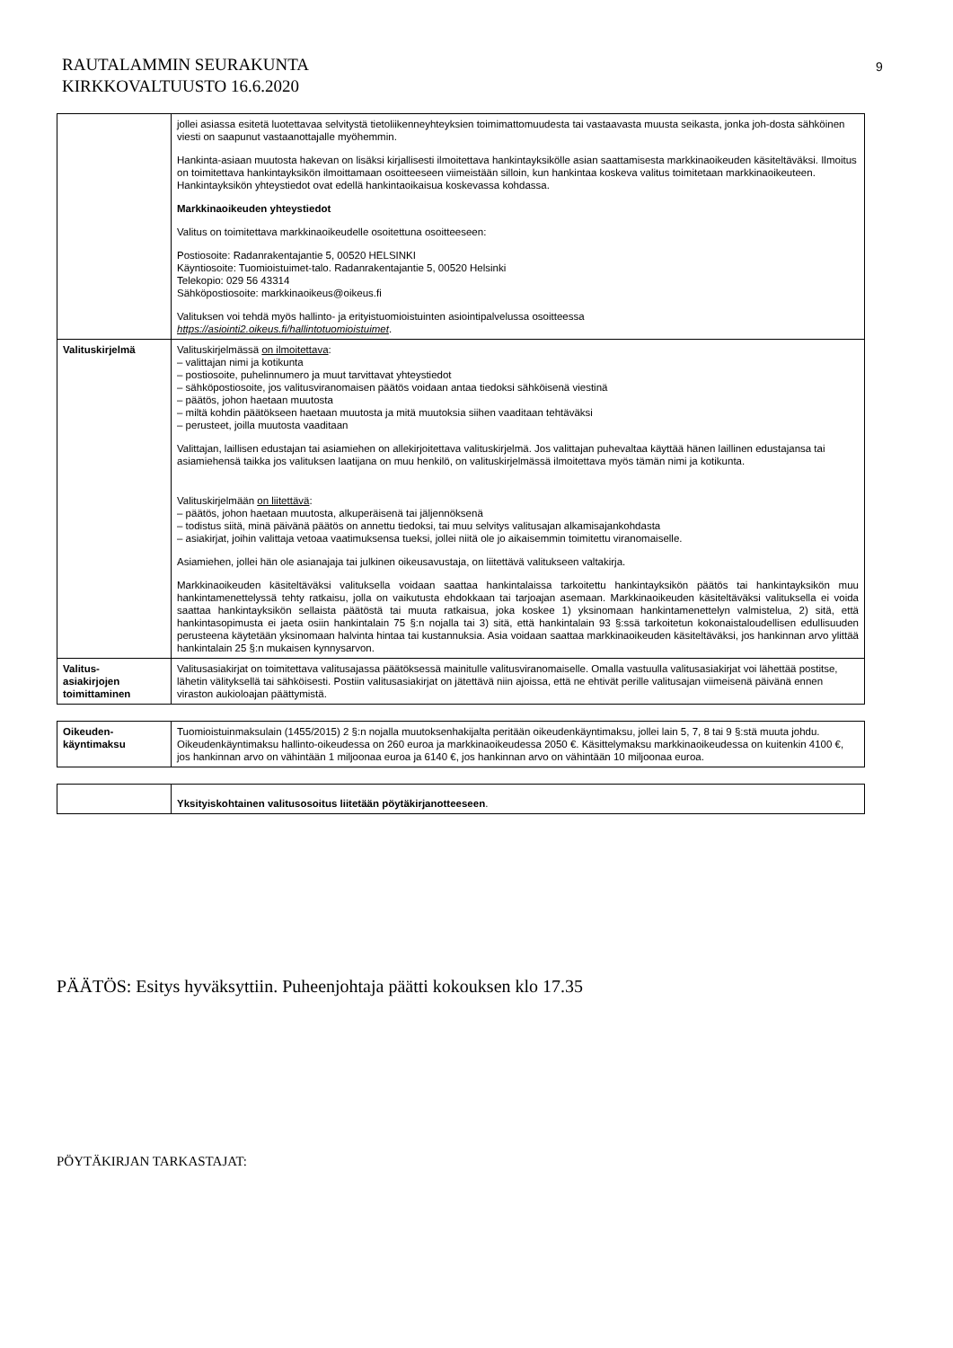RAUTALAMMIN SEURAKUNTA
KIRKKOVALTUUSTO 16.6.2020
9
| | jollei asiassa esitetä luotettavaa selvitystä tietoliikenneyhteyksien toimimattomuudesta tai vastaavasta muusta seikasta, jonka joh-dosta sähköinen viesti on saapunut vastaanottajalle myöhemmin. Hankinta-asiaan muutosta hakevan on lisäksi kirjallisesti ilmoitettava hankintayksikölle asian saattamisesta markkinaoikeuden käsiteltäväksi. Ilmoitus on toimitettava hankintayksikön ilmoittamaan osoitteeseen viimeistään silloin, kun hankintaa koskeva valitus toimitetaan markkinaoikeuteen. Hankintayksikön yhteystiedot ovat edellä hankintaoikaisua koskevassa kohdassa. Markkinaoikeuden yhteystiedot Valitus on toimitettava markkinaoikeudelle osoitettuna osoitteeseen: Postiosoite: Radanrakentajantie 5, 00520 HELSINKI Käyntiosoite: Tuomioistuimet-talo. Radanrakentajantie 5, 00520 Helsinki Telekopio: 029 56 43314 Sähköpostiosoite: markkinaoikeus@oikeus.fi Valituksen voi tehdä myös hallinto- ja erityistuomioistuinten asiointipalvelussa osoitteessa https://asiointi2.oikeus.fi/hallintotuomioistuimet . |
| Valituskirjelmä | Valituskirjelmässä on ilmoitettava : – valittajan nimi ja kotikunta – postiosoite, puhelinnumero ja muut tarvittavat yhteystiedot – sähköpostiosoite, jos valitusviranomaisen päätös voidaan antaa tiedoksi sähköisenä viestinä – päätös, johon haetaan muutosta – miltä kohdin päätökseen haetaan muutosta ja mitä muutoksia siihen vaaditaan tehtäväksi – perusteet, joilla muutosta vaaditaan Valittajan, laillisen edustajan tai asiamiehen on allekirjoitettava valituskirjelmä. Jos valittajan puhevaltaa käyttää hänen laillinen edustajansa tai asiamiehensä taikka jos valituksen laatijana on muu henkilö, on valituskirjelmässä ilmoitettava myös tämän nimi ja kotikunta. Valituskirjelmään on liitettävä : – päätös, johon haetaan muutosta, alkuperäisenä tai jäljennöksenä – todistus siitä, minä päivänä päätös on annettu tiedoksi, tai muu selvitys valitusajan alkamisajankohdasta – asiakirjat, joihin valittaja vetoaa vaatimuksensa tueksi, jollei niitä ole jo aikaisemmin toimitettu viranomaiselle. Asiamiehen, jollei hän ole asianajaja tai julkinen oikeusavustaja, on liitettävä valitukseen valtakirja. Markkinaoikeuden käsiteltäväksi valituksella voidaan saattaa hankintalaissa tarkoitettu hankintayksikön päätös tai hankintayksikön muu hankintamenettelyssä tehty ratkaisu, jolla on vaikutusta ehdokkaan tai tarjoajan asemaan. Markkinaoikeuden käsiteltäväksi valituksella ei voida saattaa hankintayksikön sellaista päätöstä tai muuta ratkaisua, joka koskee 1) yksinomaan hankintamenettelyn valmistelua, 2) sitä, että hankintasopimusta ei jaeta osiin hankintalain 75 §:n nojalla tai 3) sitä, että hankintalain 93 §:ssä tarkoitetun kokonaistaloudellisen edullisuuden perusteena käytetään yksinomaan halvinta hintaa tai kustannuksia. Asia voidaan saattaa markkinaoikeuden käsiteltäväksi, jos hankinnan arvo ylittää hankintalain 25 §:n mukaisen kynnysarvon. |
| Valitus- asiakirjojen toimittaminen | Valitusasiakirjat on toimitettava valitusajassa päätöksessä mainitulle valitusviranomaiselle. Omalla vastuulla valitusasiakirjat voi lähettää postitse, lähetin välityksellä tai sähköisesti. Postiin valitusasiakirjat on jätettävä niin ajoissa, että ne ehtivät perille valitusajan viimeisenä päivänä ennen viraston aukioloajan päättymistä. |
| Oikeuden- käyntimaksu | Tuomioistuinmaksulain (1455/2015) 2 §:n nojalla muutoksenhakijalta peritään oikeudenkäyntimaksu, jollei lain 5, 7, 8 tai 9 §:stä muuta johdu. Oikeudenkäyntimaksu hallinto-oikeudessa on 260 euroa ja markkinaoikeudessa 2050 €. Käsittelymaksu markkinaoikeudessa on kuitenkin 4100 €, jos hankinnan arvo on vähintään 1 miljoonaa euroa ja 6140 €, jos hankinnan arvo on vähintään 10 miljoonaa euroa. |
| | Yksityiskohtainen valitusosoitus liitetään pöytäkirjanotteeseen . |
PÄÄTÖS: Esitys hyväksyttiin. Puheenjohtaja päätti kokouksen klo 17.35
PÖYTÄKIRJAN TARKASTAJAT: